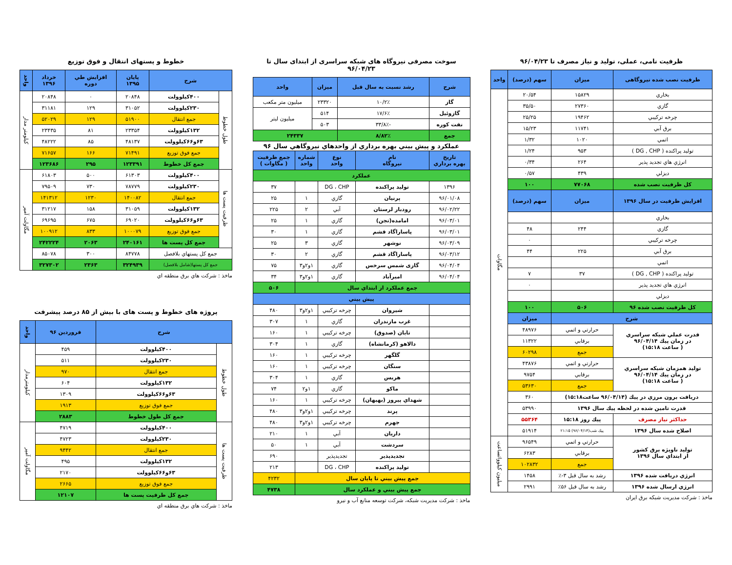ظرفیت نامی، عملی، تولید و نیاز مصرف تا ۹۶/۰۴/۲۳
| ظرفیت نصب شده نیروگاهی | میزان | سهم (درصد) | واحد |
| --- | --- | --- | --- |
| بخاري | ۱۵۸۲۹ | ۲۰/۵۴ | مگاوات |
| گازي | ۲۷۳۶۰ | ۳۵/۵۰ | |
| چرخه تركيبي | ۱۹۴۶۲ | ۲۵/۲۵ | |
| برق آبي | ۱۱۷۴۱ | ۱۵/۲۳ | |
| اتمي | ۱۰۲۰ | ۱/۳۲ | |
| توليد پراكنده ( DG , CHP ) | ۹۵۳ | ۱/۲۴ | |
| انرژي هاي تجديد پذير | ۲۶۴ | ۰/۳۴ | |
| ديزلي | ۴۳۹ | ۰/۵۷ | |
| كل ظرفيت نصب شده | ۷۷۰۶۸ | ۱۰۰ | |
| افزايش ظرفيت در سال ۱۳۹۶ | ميزان | سهم (درصد) | |
| بخاري | | | |
| گازي | ۲۴۴ | ۴۸ | |
| چرخه تركيبي | | ۰ | |
| برق آبي | ۲۲۵ | ۴۴ | |
| اتمي | | | |
| توليد پراكنده ( DG , CHP ) | ۳۷ | ۷ | |
| انرژي هاي تجديد پذير | | ۰ | |
| ديزلي | | | |
| كل ظرفيت نصب شده ۹۶ | ۵۰۶ | ۱۰۰ | |
| شرح | | ميزان | |
| قدرت عملي شبكه سراسري در زمان پيك ۹۶/۰۴/۱۴ ( ساعت ۱۵:۱۸) | حرارتي و اتمي | ۴۸۹۷۶ | |
| | برقابي | ۱۱۳۲۲ | |
| | جمع | ۶۰۲۹۸ | |
| توليد همزمان شبكه سراسري در زمان پيك ۹۶/۰۴/۱۴ ( ساعت ۱۵:۱۸) | حرارتي و اتمي | ۴۳۸۷۶ | |
| | برقابي | ۹۷۵۴ | |
| | جمع | ۵۳۶۳۰ | |
| دريافت برون مرزي در پيك (۹۶/۰۴/۱۴ ساعت۱۵:۱۸) | | ۳۶۰ | |
| قدرت تامين شده در لحظه پيك سال ۱۳۹۶ | | ۵۳۹۹۰ | |
| حداكثر نياز مصرف | پيك روز ۱۵:۱۸ | ۵۵۳۶۴ | |
| اصلاح شده سال ۱۳۹۶ | پيك شب(۹۶/۰۴/۱۴) ۲۱:۱۵ | ۵۱۹۱۴ | |
| توليد ناويژه برق كشور از ابتداي سال ۱۳۹۶ | حرارتي و اتمي | ۹۶۵۴۹ | ميليون كيلوواتساعت |
| | برقابي | ۶۲۸۳ | |
| | جمع | ۱۰۲۸۳۲ | |
| انرژي دريافت شده ۱۳۹۶ | رشد به سال قبل ۳-٪ | ۱۴۵۸ | |
| انرژي ارسال شده ۱۳۹۶ | رشد به سال قبل ۵۶٪ | ۲۹۹۱ | |
ماخذ : شركت مديريت شبكه برق ايران
سوخت مصرفی نیروگاه های شبکه سراسری از ابتدای سال تا ۹۶/۰۴/۲۳
| شرح | رشد نسبت به سال قبل | ميزان | واحد |
| --- | --- | --- | --- |
| گاز | ۱۰/۲٪ | ۲۳۳۲۰ | ميليون متر مكعب |
| گازوئيل | ۱۷/۶٪ | ۵۱۴ | ميليون ليتر |
| نفت كوره | -۳۳/۸٪ | ۵۰۳ | |
| جمع | ۸/۸۲٪ | ۲۴۳۳۷ | |
عملكرد و پيش بيني بهره برداري از واحدهاي نيروگاهي سال ۹۶
| تاريخ بهره برداري | نام نيروگاه | نوع واحد | شماره واحد | جمع ظرفيت ( مگاوات ) |
| --- | --- | --- | --- | --- |
| عملكرد | | | | |
| ۱۳۹۶ | توليد پراكنده | DG ، CHP | | ۳۷ |
| ۹۶/۰۱/۰۸ | پرنيان | گازي | ۱ | ۲۵ |
| ۹۶/۰۲/۲۲ | رودبار لرستان | آبي | ۲ | ۲۲۵ |
| ۹۶/۰۳/۰۱ | امامده(تجن) | گازي | ۱ | ۲۵ |
| ۹۶/۰۳/۰۱ | پاساراگاد قشم | گازي | ۱ | ۳۰ |
| ۹۶/۰۳/۰۹ | نوشهر | گازي | ۳ | ۲۵ |
| ۹۶/۰۳/۱۲ | پاساراگاد قشم | گازي | ۲ | ۳۰ |
| ۹۶/۰۴/۰۴ | گازی شمس سرخس | گازي | ۱و۲و۳ | ۷۵ |
| ۹۶/۰۴/۰۴ | اميرآباد | گازي | ۱و۲و۳ | ۳۴ |
| جمع عملكرد از ابتداي سال | | | | ۵۰۶ |
| پيش بيني | | | | |
| | شيروان | چرخه تركيبي | ۱و۲و۳ | ۴۸۰ |
| | غرب مازندران | گازي | ۱ | ۳۰۷ |
| | تابان (صدوق) | چرخه تركيبي | ۱ | ۱۶۰ |
| | دالاهو (كرمانشاه) | گازي | ۱ | ۳۰۴ |
| | گلگهر | چرخه تركيبي | ۱ | ۱۶۰ |
| | سنگان | چرخه تركيبي | ۱ | ۱۶۰ |
| | هريس | گازي | ۱ | ۳۰۴ |
| | ماكو | گازي | ۱و۲ | ۷۴ |
| | شهداي پيروز (بهبهان) | چرخه تركيبي | ۱ | ۱۶۰ |
| | پرند | چرخه تركيبي | ۱و۲و۳ | ۴۸۰ |
| | جهرم | چرخه تركيبي | ۱و۲و۳ | ۴۸۰ |
| | داريان | آبي | ۱ | ۲۱۰ |
| | سردشت | آبي | ۱ | ۵۰ |
| | تجديدپذير | تجديدپذير | | ۶۹۰ |
| | توليد پراكنده | DG ، CHP | | ۲۱۳ |
| جمع پيش بيني تا پايان سال | | | | ۴۲۳۲ |
| جمع پيش بيني و عملكرد سال | | | | ۴۷۳۸ |
ماخذ : شركت مديريت شبكه، شركت توسعه منابع آب و نيرو
خطوط و پستهای انتقال و فوق توزیع
| شرح | | پايان ۱۳۹۵ | افزايش طي دوره | خرداد ۱۳۹۶ | واحد |
| --- | --- | --- | --- | --- | --- |
| طول خطوط | ۴۰۰كيلوولت | ۲۰۸۴۸ | ۰ | ۲۰۸۴۸ | كيلومتر مدار |
| | ۲۳۰كيلوولت | ۳۱۰۵۲ | ۱۲۹ | ۳۱۱۸۱ | |
| | جمع انتقال | ۵۱۹۰۰ | ۱۲۹ | ۵۲۰۲۹ | |
| | ۱۳۲كيلوولت | ۲۳۳۵۴ | ۸۱ | ۲۳۴۳۵ | |
| | ۶۳و۶۶كيلوولت | ۴۸۱۳۷ | ۸۵ | ۴۸۲۲۲ | |
| | جمع فوق توزيع | ۷۱۴۹۱ | ۱۶۶ | ۷۱۶۵۷ | |
| | جمع كل خطوط | ۱۲۳۳۹۱ | ۲۹۵ | ۱۲۳۶۸۶ | |
| ظرفيت پست ها | ۴۰۰كيلوولت | ۶۱۳۰۳ | ۵۰۰ | ۶۱۸۰۳ | مگاولت آمپر |
| | ۲۳۰كيلوولت | ۷۸۷۷۹ | ۷۳۰ | ۷۹۵۰۹ | |
| | جمع انتقال | ۱۴۰۰۸۲ | ۱۲۳۰ | ۱۴۱۳۱۲ | |
| | ۱۳۲كيلوولت | ۳۱۰۵۹ | ۱۵۸ | ۳۱۲۱۷ | |
| | ۶۳و۶۶كيلوولت | ۶۹۰۲۰ | ۶۷۵ | ۶۹۶۹۵ | |
| | جمع فوق توزيع | ۱۰۰۰۷۹ | ۸۳۳ | ۱۰۰۹۱۲ | |
| | جمع كل پست ها | ۲۴۰۱۶۱ | ۲۰۶۳ | ۲۴۲۲۲۴ | |
| جمع كل پستهاي بلافصل | | ۸۴۷۷۸ | ۳۰۰ | ۸۵۰۷۸ | |
| جمع كل پستها(شامل بلافصل) | | ۳۲۴۹۳۹ | ۲۳۶۳ | ۳۲۷۳۰۲ | |
ماخذ : شركت هاي برق منطقه اي
پروژه های خطوط و پست های با بیش از ۸۵ درصد پیشرفت
| شرح | | فروردين ۹۶ | واحد |
| --- | --- | --- | --- |
| طول خطوط | ۴۰۰كيلوولت | ۴۵۹ | كيلومترمدار |
| | ۲۳۰كيلوولت | ۵۱۱ | |
| | جمع انتقال | ۹۷۰ | |
| | ۱۳۲كيلوولت | ۶۰۴ | |
| | ۶۳و۶۶كيلوولت | ۱۳۰۹ | |
| | جمع فوق توزيع | ۱۹۱۳ | |
| | جمع كل طول خطوط | ۲۸۸۳ | |
| ظرفيت پست ها | ۴۰۰كيلوولت | ۴۷۱۹ | مگاولت آمپر |
| | ۲۳۰كيلوولت | ۴۷۲۳ | |
| | جمع انتقال | ۹۴۴۲ | |
| | ۱۳۲كيلوولت | ۴۹۵ | |
| | ۶۳و۶۶كيلوولت | ۲۱۷۰ | |
| | جمع فوق توزيع | ۲۶۶۵ | |
| | جمع كل ظرفيت پست ها | ۱۲۱۰۷ | |
ماخذ : شركت هاي برق منطقه اي